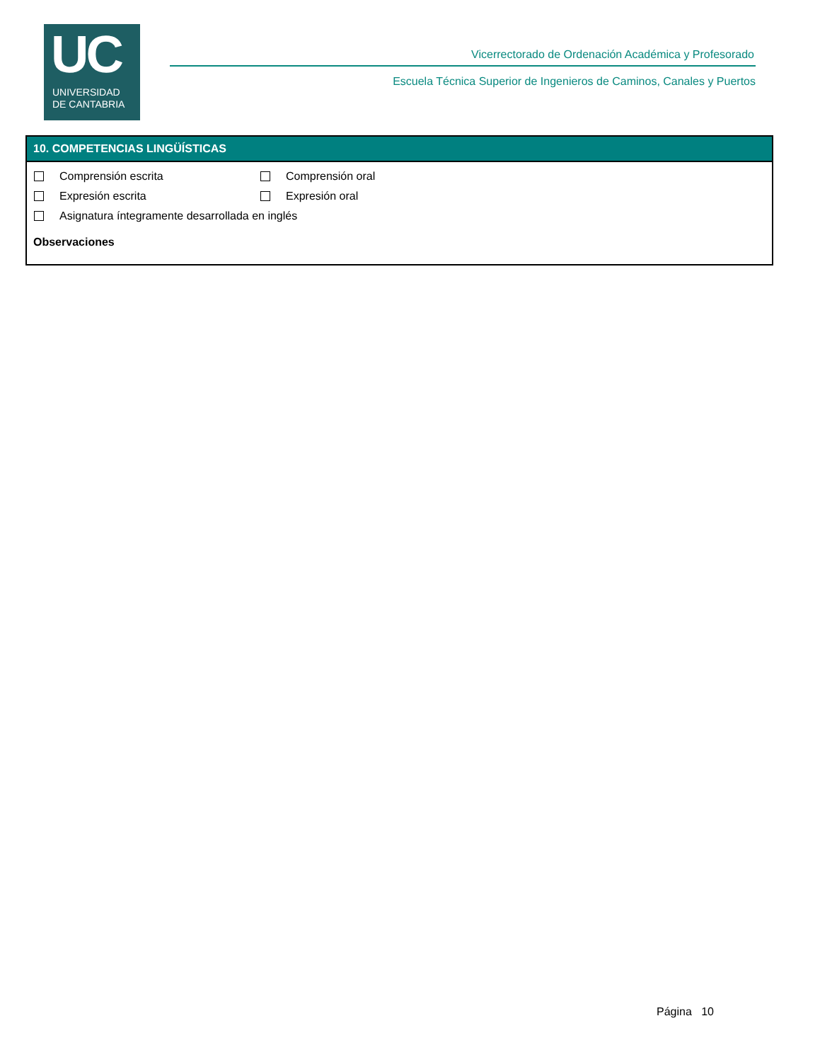UC
UNIVERSIDAD
DE CANTABRIA
Vicerrectorado de Ordenación Académica y Profesorado
Escuela Técnica Superior de Ingenieros de Caminos, Canales y Puertos
10. COMPETENCIAS LINGÜÍSTICAS
Comprensión escrita Comprensión oral
Expresión escrita Expresión oral
Asignatura íntegramente desarrollada en inglés
Observaciones
Página 10